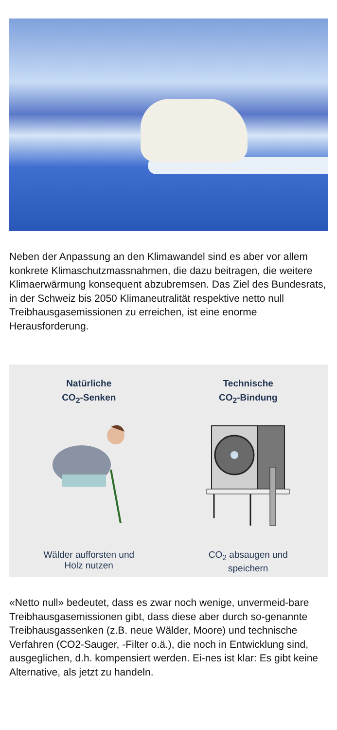Neben der Anpassung an den Klimawandel sind es aber vor allem konkrete Klimaschutzmassnahmen, die dazu beitragen, die weitere Klimaerwärmung konsequent abzubremsen. Das Ziel des Bundesrats, in der Schweiz bis 2050 Klimaneutralität respektive netto null Treibhausgasemissionen zu erreichen, ist eine enorme Herausforderung.
Natürliche
CO<sub>2</sub>-Senken
Wälder aufforsten und
Holz nutzen
Technische
CO<sub>2</sub>-Bindung
CO<sub>2</sub> absaugen und
speichern
«Netto null» bedeutet, dass es zwar noch wenige, unvermeid-bare Treibhausgasemissionen gibt, dass diese aber durch so-genannte Treibhausgassenken (z.B. neue Wälder, Moore) und technische Verfahren (CO2-Sauger, -Filter o.ä.), die noch in Entwicklung sind, ausgeglichen, d.h. kompensiert werden. Ei-nes ist klar: Es gibt keine Alternative, als jetzt zu handeln.